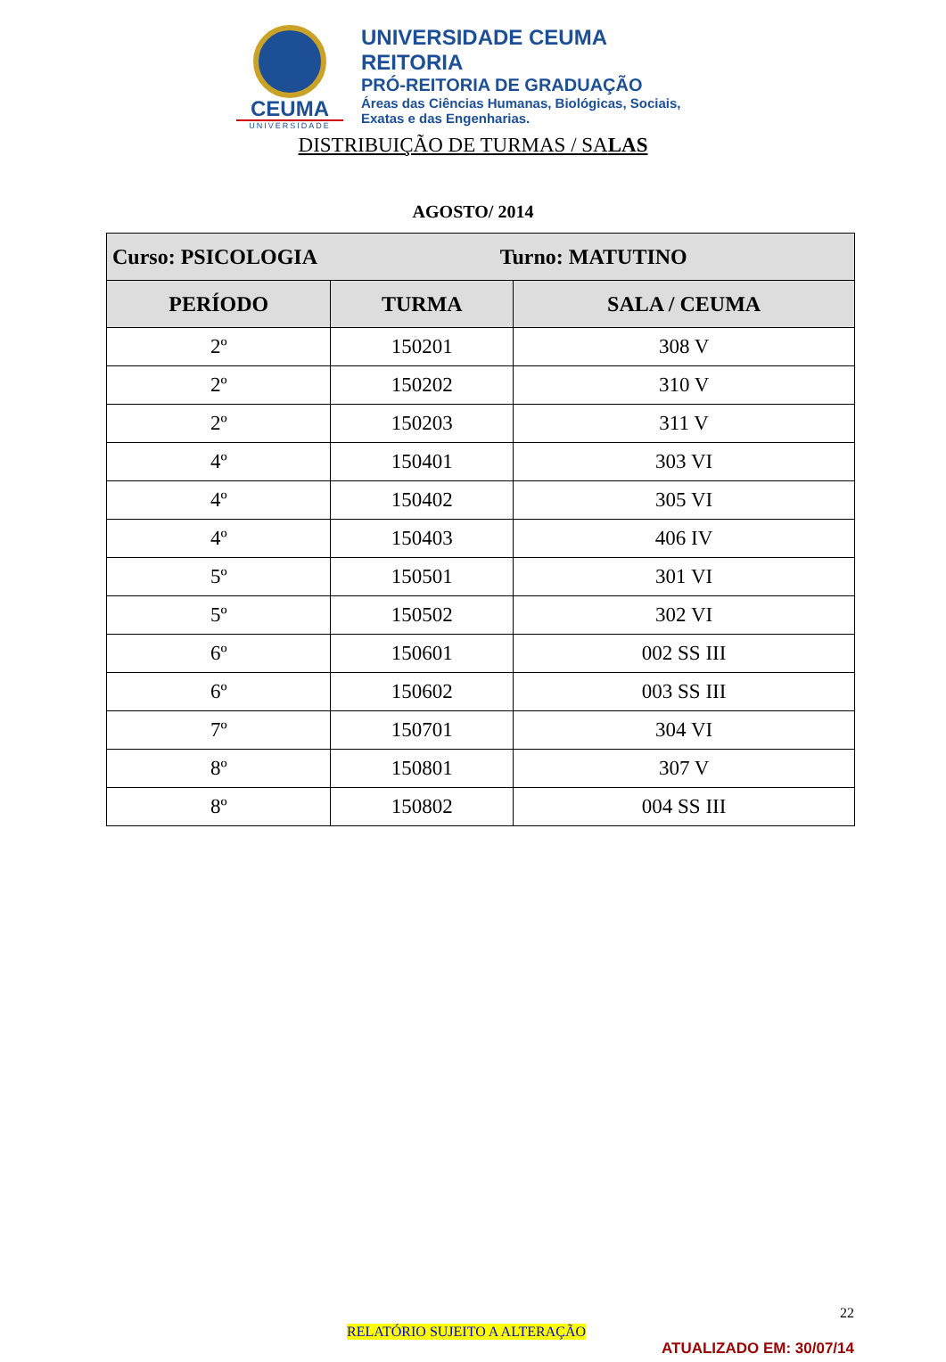CEUMA
UNIVERSIDADE
UNIVERSIDADE CEUMA
REITORIA
PRÓ-REITORIA DE GRADUAÇÃO
Áreas das Ciências Humanas, Biológicas, Sociais,
Exatas e das Engenharias.
DISTRIBUIÇÃO DE TURMAS / SALAS
AGOSTO/ 2014
| Curso: PSICOLOGIA Turno: MATUTINO | | |
| --- | --- | --- |
| PERÍODO | TURMA | SALA / CEUMA |
| 2º | 150201 | 308 V |
| 2º | 150202 | 310 V |
| 2º | 150203 | 311 V |
| 4º | 150401 | 303 VI |
| 4º | 150402 | 305 VI |
| 4º | 150403 | 406 IV |
| 5º | 150501 | 301 VI |
| 5º | 150502 | 302 VI |
| 6º | 150601 | 002 SS III |
| 6º | 150602 | 003 SS III |
| 7º | 150701 | 304 VI |
| 8º | 150801 | 307 V |
| 8º | 150802 | 004 SS III |
22
RELATÓRIO SUJEITO A ALTERAÇÃO
ATUALIZADO EM: 30/07/14